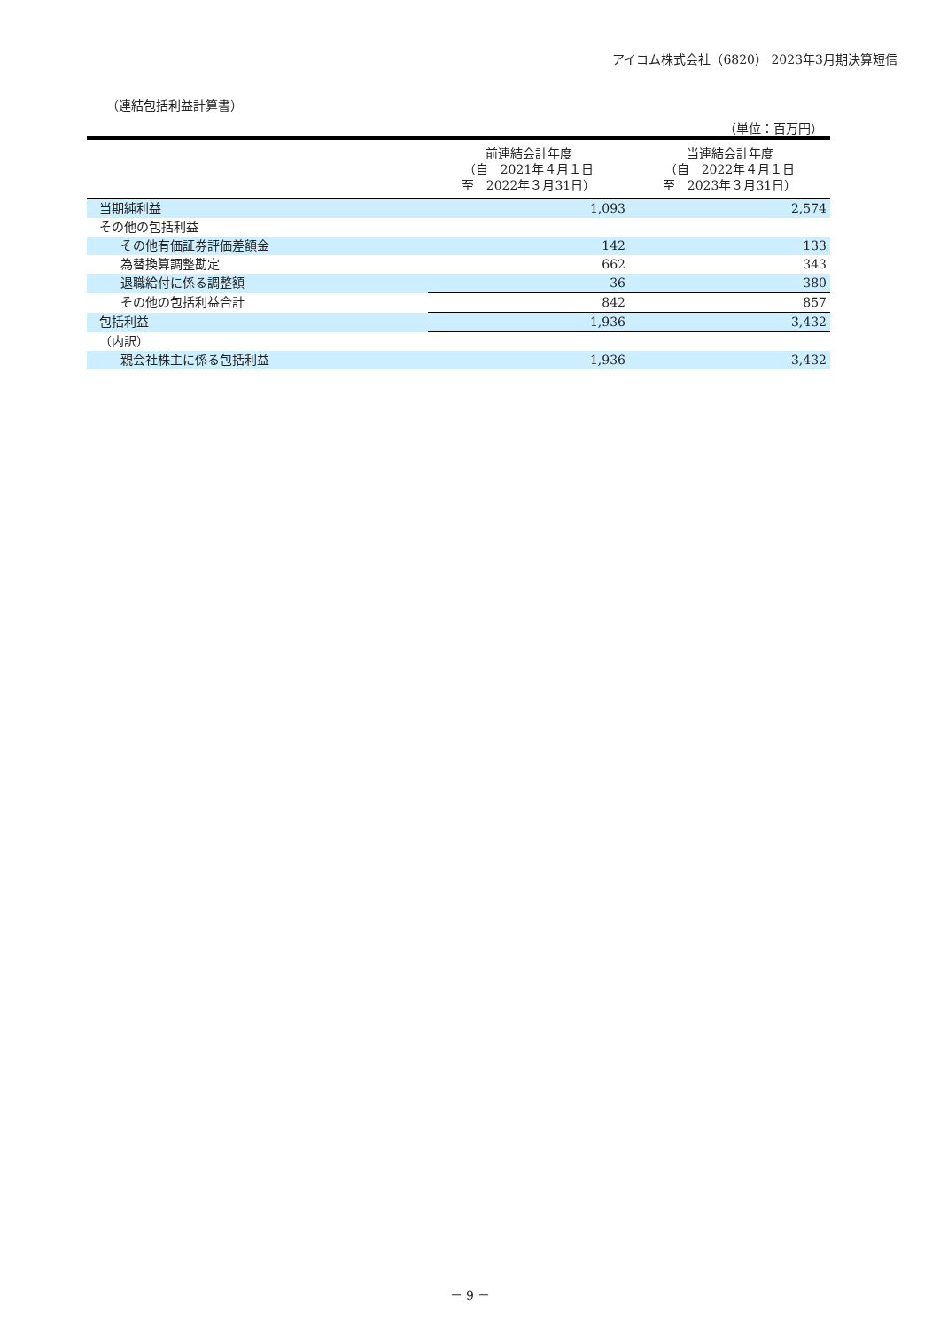アイコム株式会社（6820） 2023年3月期決算短信
（連結包括利益計算書）
（単位：百万円）
| | 前連結会計年度 （自 2021年４月１日 至 2022年３月31日） | 当連結会計年度 （自 2022年４月１日 至 2023年３月31日） |
| --- | --- | --- |
| 当期純利益 | 1,093 | 2,574 |
| その他の包括利益 | | |
| その他有価証券評価差額金 | 142 | 133 |
| 為替換算調整勘定 | 662 | 343 |
| 退職給付に係る調整額 | 36 | 380 |
| その他の包括利益合計 | 842 | 857 |
| 包括利益 | 1,936 | 3,432 |
| （内訳） | | |
| 親会社株主に係る包括利益 | 1,936 | 3,432 |
－ 9 －